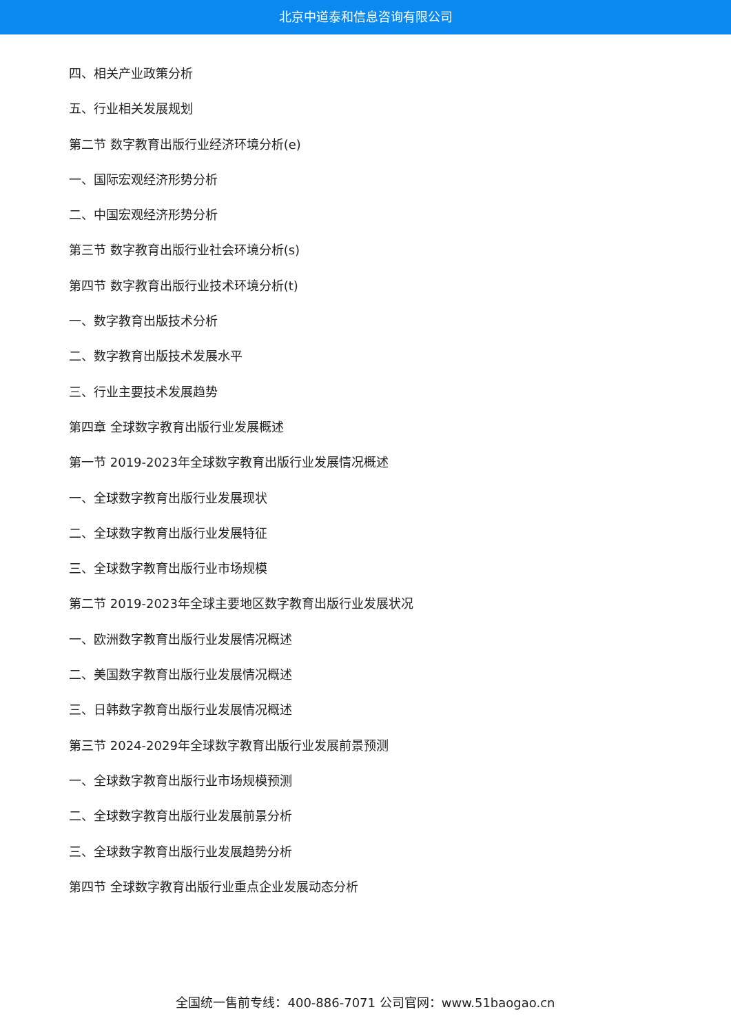北京中道泰和信息咨询有限公司
四、相关产业政策分析
五、行业相关发展规划
第二节 数字教育出版行业经济环境分析(e)
一、国际宏观经济形势分析
二、中国宏观经济形势分析
第三节 数字教育出版行业社会环境分析(s)
第四节 数字教育出版行业技术环境分析(t)
一、数字教育出版技术分析
二、数字教育出版技术发展水平
三、行业主要技术发展趋势
第四章 全球数字教育出版行业发展概述
第一节 2019-2023年全球数字教育出版行业发展情况概述
一、全球数字教育出版行业发展现状
二、全球数字教育出版行业发展特征
三、全球数字教育出版行业市场规模
第二节 2019-2023年全球主要地区数字教育出版行业发展状况
一、欧洲数字教育出版行业发展情况概述
二、美国数字教育出版行业发展情况概述
三、日韩数字教育出版行业发展情况概述
第三节 2024-2029年全球数字教育出版行业发展前景预测
一、全球数字教育出版行业市场规模预测
二、全球数字教育出版行业发展前景分析
三、全球数字教育出版行业发展趋势分析
第四节 全球数字教育出版行业重点企业发展动态分析
全国统一售前专线：400-886-7071 公司官网：www.51baogao.cn